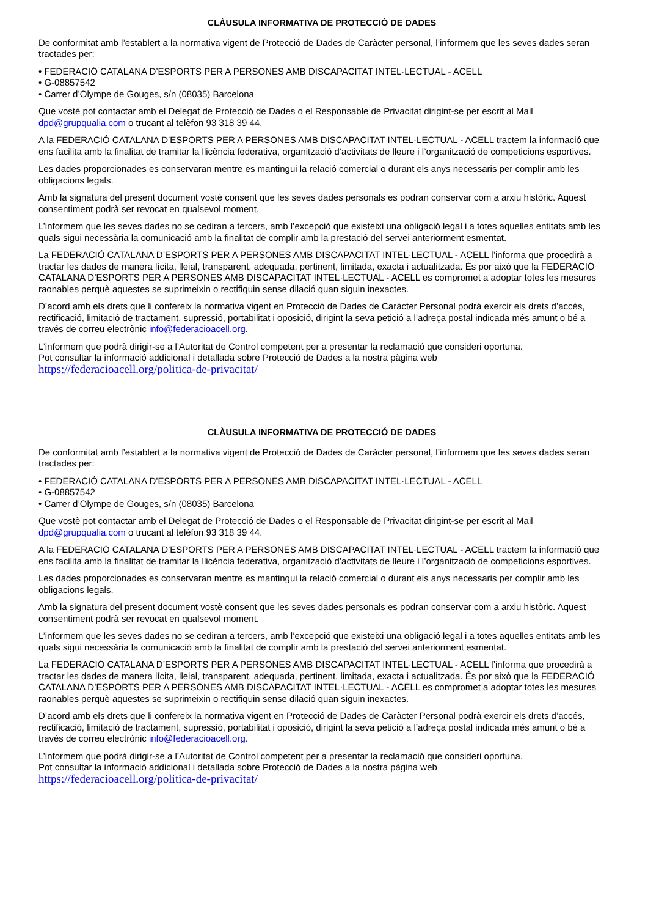CLÀUSULA INFORMATIVA DE PROTECCIÓ DE DADES
De conformitat amb l’establert a la normativa vigent de Protecció de Dades de Caràcter personal, l’informem que les seves dades seran tractades per:
• FEDERACIÓ CATALANA D’ESPORTS PER A PERSONES AMB DISCAPACITAT INTEL·LECTUAL - ACELL
• G-08857542
• Carrer d’Olympe de Gouges, s/n (08035) Barcelona
Que vostè pot contactar amb el Delegat de Protecció de Dades o el Responsable de Privacitat dirigint-se per escrit al Mail dpd@grupqualia.com o trucant al telèfon 93 318 39 44.
A la FEDERACIÓ CATALANA D’ESPORTS PER A PERSONES AMB DISCAPACITAT INTEL·LECTUAL - ACELL tractem la informació que ens facilita amb la finalitat de tramitar la llicència federativa, organització d’activitats de lleure i l’organització de competicions esportives.
Les dades proporcionades es conservaran mentre es mantingui la relació comercial o durant els anys necessaris per complir amb les obligacions legals.
Amb la signatura del present document vostè consent que les seves dades personals es podran conservar com a arxiu històric. Aquest consentiment podrà ser revocat en qualsevol moment.
L’informem que les seves dades no se cediran a tercers, amb l’excepció que existeixi una obligació legal i a totes aquelles entitats amb les quals sigui necessària la comunicació amb la finalitat de complir amb la prestació del servei anteriorment esmentat.
La FEDERACIÓ CATALANA D’ESPORTS PER A PERSONES AMB DISCAPACITAT INTEL·LECTUAL - ACELL l’informa que procedirà a tractar les dades de manera lícita, lleial, transparent, adequada, pertinent, limitada, exacta i actualitzada. És por això que la FEDERACIÓ CATALANA D’ESPORTS PER A PERSONES AMB DISCAPACITAT INTEL·LECTUAL - ACELL es compromet a adoptar totes les mesures raonables perquè aquestes se suprimeixin o rectifiquin sense dilació quan siguin inexactes.
D’acord amb els drets que li confereix la normativa vigent en Protecció de Dades de Caràcter Personal podrà exercir els drets d’accés, rectificació, limitació de tractament, supressió, portabilitat i oposició, dirigint la seva petició a l’adreça postal indicada més amunt o bé a través de correu electrònic info@federacioacell.org.
L’informem que podrà dirigir-se a l’Autoritat de Control competent per a presentar la reclamació que consideri oportuna.
Pot consultar la informació addicional i detallada sobre Protecció de Dades a la nostra pàgina web
https://federacioacell.org/politica-de-privacitat/
CLÀUSULA INFORMATIVA DE PROTECCIÓ DE DADES
De conformitat amb l’establert a la normativa vigent de Protecció de Dades de Caràcter personal, l’informem que les seves dades seran tractades per:
• FEDERACIÓ CATALANA D’ESPORTS PER A PERSONES AMB DISCAPACITAT INTEL·LECTUAL - ACELL
• G-08857542
• Carrer d’Olympe de Gouges, s/n (08035) Barcelona
Que vostè pot contactar amb el Delegat de Protecció de Dades o el Responsable de Privacitat dirigint-se per escrit al Mail dpd@grupqualia.com o trucant al telèfon 93 318 39 44.
A la FEDERACIÓ CATALANA D’ESPORTS PER A PERSONES AMB DISCAPACITAT INTEL·LECTUAL - ACELL tractem la informació que ens facilita amb la finalitat de tramitar la llicència federativa, organització d’activitats de lleure i l’organització de competicions esportives.
Les dades proporcionades es conservaran mentre es mantingui la relació comercial o durant els anys necessaris per complir amb les obligacions legals.
Amb la signatura del present document vostè consent que les seves dades personals es podran conservar com a arxiu històric. Aquest consentiment podrà ser revocat en qualsevol moment.
L’informem que les seves dades no se cediran a tercers, amb l’excepció que existeixi una obligació legal i a totes aquelles entitats amb les quals sigui necessària la comunicació amb la finalitat de complir amb la prestació del servei anteriorment esmentat.
La FEDERACIÓ CATALANA D’ESPORTS PER A PERSONES AMB DISCAPACITAT INTEL·LECTUAL - ACELL l’informa que procedirà a tractar les dades de manera lícita, lleial, transparent, adequada, pertinent, limitada, exacta i actualitzada. És por això que la FEDERACIÓ CATALANA D’ESPORTS PER A PERSONES AMB DISCAPACITAT INTEL·LECTUAL - ACELL es compromet a adoptar totes les mesures raonables perquè aquestes se suprimeixin o rectifiquin sense dilació quan siguin inexactes.
D’acord amb els drets que li confereix la normativa vigent en Protecció de Dades de Caràcter Personal podrà exercir els drets d’accés, rectificació, limitació de tractament, supressió, portabilitat i oposició, dirigint la seva petició a l’adreça postal indicada més amunt o bé a través de correu electrònic info@federacioacell.org.
L’informem que podrà dirigir-se a l’Autoritat de Control competent per a presentar la reclamació que consideri oportuna.
Pot consultar la informació addicional i detallada sobre Protecció de Dades a la nostra pàgina web
https://federacioacell.org/politica-de-privacitat/